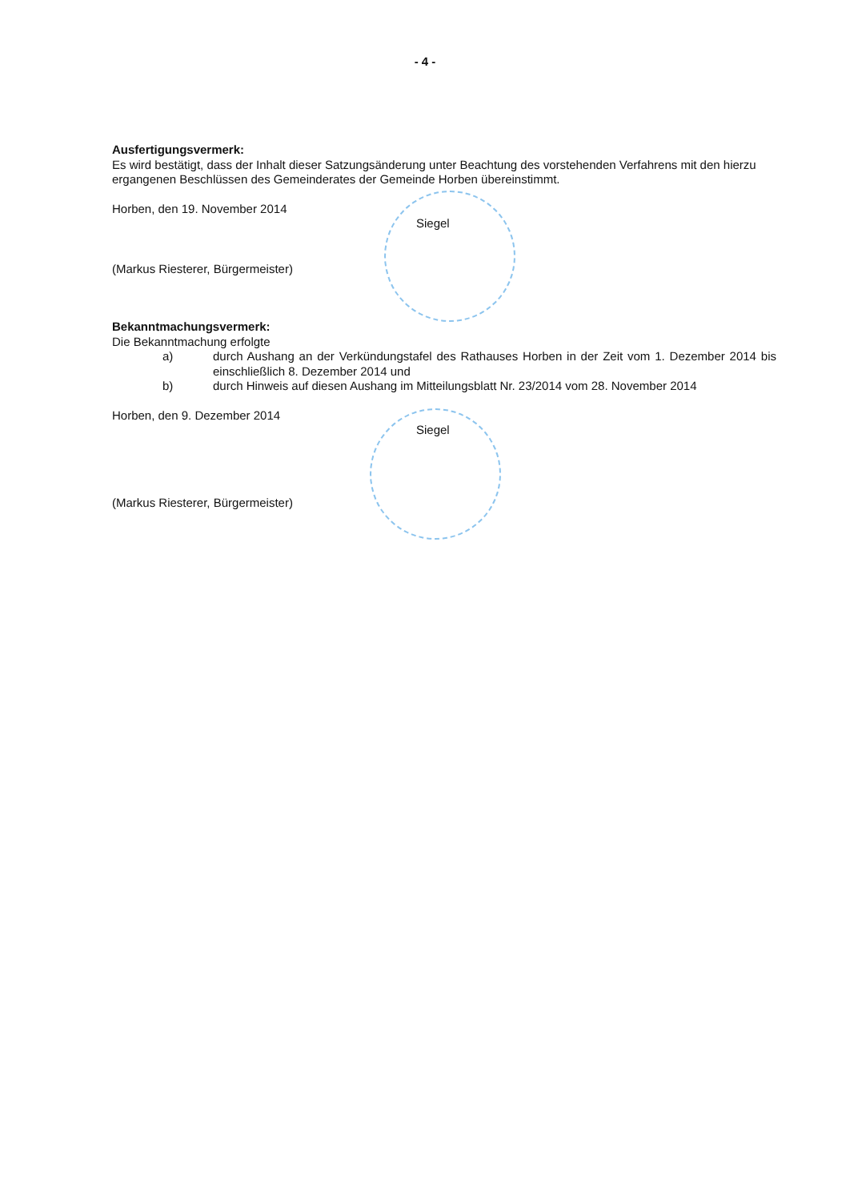- 4 -
Ausfertigungsvermerk:
Es wird bestätigt, dass der Inhalt dieser Satzungsänderung unter Beachtung des vorstehenden Verfahrens mit den hierzu ergangenen Beschlüssen des Gemeinderates der Gemeinde Horben übereinstimmt.
Horben, den 19. November 2014
Siegel
(Markus Riesterer, Bürgermeister)
Bekanntmachungsvermerk:
Die Bekanntmachung erfolgte
a) durch Aushang an der Verkündungstafel des Rathauses Horben in der Zeit vom 1. Dezember 2014 bis einschließlich 8. Dezember 2014 und
b) durch Hinweis auf diesen Aushang im Mitteilungsblatt Nr. 23/2014 vom 28. November 2014
Horben, den 9. Dezember 2014
Siegel
(Markus Riesterer, Bürgermeister)